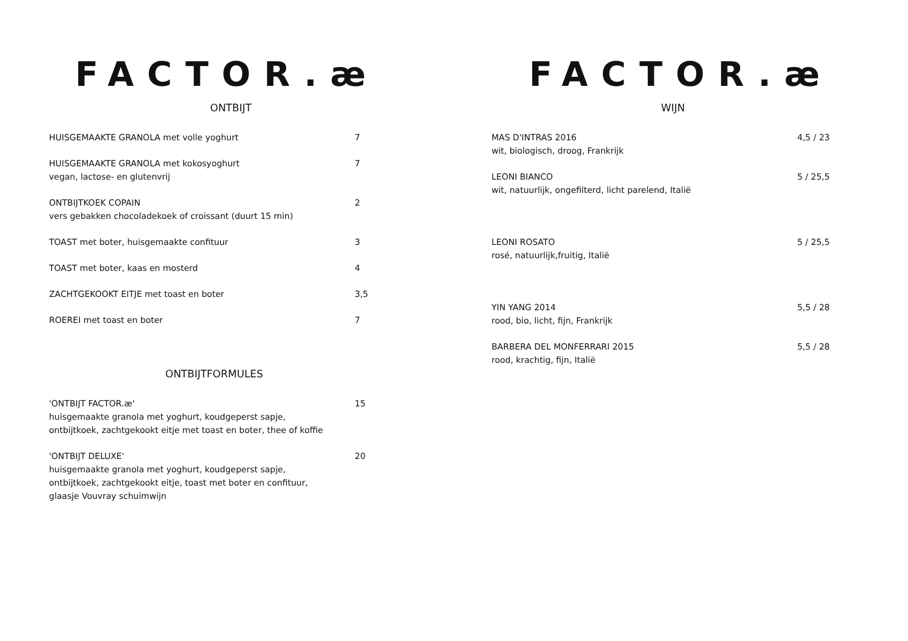FACTOR.æ
ONTBIJT
HUISGEMAAKTE GRANOLA met volle yoghurt 7
HUISGEMAAKTE GRANOLA met kokosyoghurt
vegan, lactose- en glutenvrij
7
ONTBIJTKOEK COPAIN
vers gebakken chocoladekoek of croissant (duurt 15 min)
2
TOAST met boter, huisgemaakte confituur 3
TOAST met boter, kaas en mosterd 4
ZACHTGEKOOKT EITJE met toast en boter 3,5
ROEREI met toast en boter 7
ONTBIJTFORMULES
'ONTBIJT FACTOR.æ'
huisgemaakte granola met yoghurt, koudgeperst sapje,
ontbijtkoek, zachtgekookt eitje met toast en boter, thee of koffie
15
'ONTBIJT DELUXE'
huisgemaakte granola met yoghurt, koudgeperst sapje,
ontbijtkoek, zachtgekookt eitje, toast met boter en confituur,
glaasje Vouvray schuimwijn
20
FACTOR.æ
WIJN
MAS D'INTRAS 2016
wit, biologisch, droog, Frankrijk
4,5 / 23
LEONI BIANCO
wit, natuurlijk, ongefilterd, licht parelend, Italië
5 / 25,5
LEONI ROSATO
rosé, natuurlijk,fruitig, Italië
5 / 25,5
YIN YANG 2014
rood, bio, licht, fijn, Frankrijk
5,5 / 28
BARBERA DEL MONFERRARI 2015
rood, krachtig, fijn, Italië
5,5 / 28